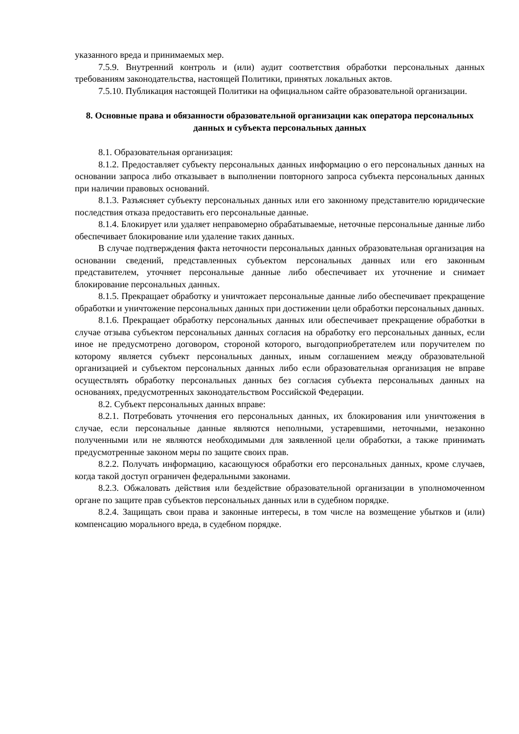указанного вреда и принимаемых мер.
7.5.9. Внутренний контроль и (или) аудит соответствия обработки персональных данных требованиям законодательства, настоящей Политики, принятых локальных актов.
7.5.10. Публикация настоящей Политики на официальном сайте образовательной организации.
8. Основные права и обязанности образовательной организации как оператора персональных данных и субъекта персональных данных
8.1. Образовательная организация:
8.1.2. Предоставляет субъекту персональных данных информацию о его персональных данных на основании запроса либо отказывает в выполнении повторного запроса субъекта персональных данных при наличии правовых оснований.
8.1.3. Разъясняет субъекту персональных данных или его законному представителю юридические последствия отказа предоставить его персональные данные.
8.1.4. Блокирует или удаляет неправомерно обрабатываемые, неточные персональные данные либо обеспечивает блокирование или удаление таких данных.
В случае подтверждения факта неточности персональных данных образовательная организация на основании сведений, представленных субъектом персональных данных или его законным представителем, уточняет персональные данные либо обеспечивает их уточнение и снимает блокирование персональных данных.
8.1.5. Прекращает обработку и уничтожает персональные данные либо обеспечивает прекращение обработки и уничтожение персональных данных при достижении цели обработки персональных данных.
8.1.6. Прекращает обработку персональных данных или обеспечивает прекращение обработки в случае отзыва субъектом персональных данных согласия на обработку его персональных данных, если иное не предусмотрено договором, стороной которого, выгодоприобретателем или поручителем по которому является субъект персональных данных, иным соглашением между образовательной организацией и субъектом персональных данных либо если образовательная организация не вправе осуществлять обработку персональных данных без согласия субъекта персональных данных на основаниях, предусмотренных законодательством Российской Федерации.
8.2. Субъект персональных данных вправе:
8.2.1. Потребовать уточнения его персональных данных, их блокирования или уничтожения в случае, если персональные данные являются неполными, устаревшими, неточными, незаконно полученными или не являются необходимыми для заявленной цели обработки, а также принимать предусмотренные законом меры по защите своих прав.
8.2.2. Получать информацию, касающуюся обработки его персональных данных, кроме случаев, когда такой доступ ограничен федеральными законами.
8.2.3. Обжаловать действия или бездействие образовательной организации в уполномоченном органе по защите прав субъектов персональных данных или в судебном порядке.
8.2.4. Защищать свои права и законные интересы, в том числе на возмещение убытков и (или) компенсацию морального вреда, в судебном порядке.